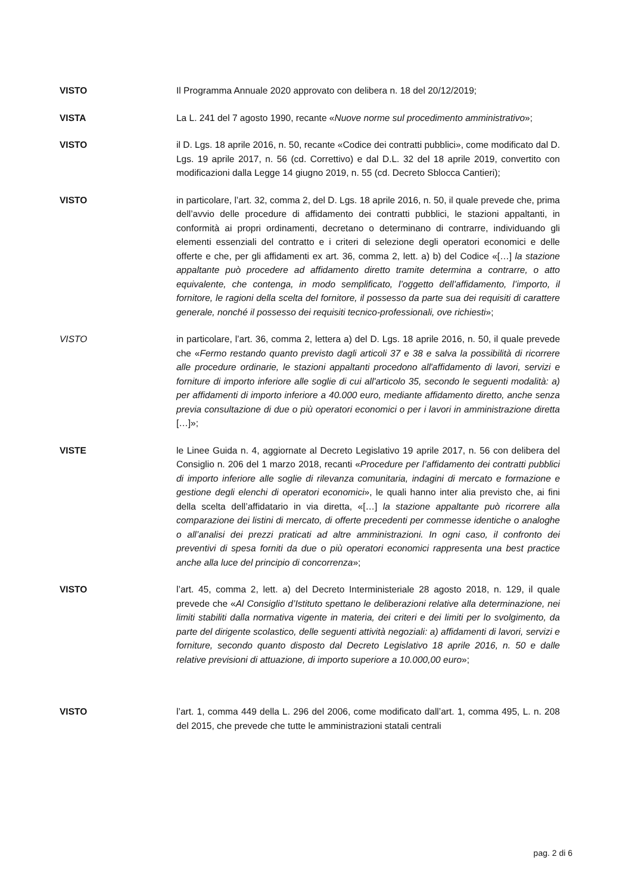VISTO Il Programma Annuale 2020 approvato con delibera n. 18 del 20/12/2019;
VISTA La L. 241 del 7 agosto 1990, recante «Nuove norme sul procedimento amministrativo»;
VISTO il D. Lgs. 18 aprile 2016, n. 50, recante «Codice dei contratti pubblici», come modificato dal D. Lgs. 19 aprile 2017, n. 56 (cd. Correttivo) e dal D.L. 32 del 18 aprile 2019, convertito con modificazioni dalla Legge 14 giugno 2019, n. 55 (cd. Decreto Sblocca Cantieri);
VISTO in particolare, l’art. 32, comma 2, del D. Lgs. 18 aprile 2016, n. 50, il quale prevede che, prima dell’avvio delle procedure di affidamento dei contratti pubblici, le stazioni appaltanti, in conformità ai propri ordinamenti, decretano o determinano di contrarre, individuando gli elementi essenziali del contratto e i criteri di selezione degli operatori economici e delle offerte e che, per gli affidamenti ex art. 36, comma 2, lett. a) b) del Codice «[…] la stazione appaltante può procedere ad affidamento diretto tramite determina a contrarre, o atto equivalente, che contenga, in modo semplificato, l’oggetto dell’affidamento, l’importo, il fornitore, le ragioni della scelta del fornitore, il possesso da parte sua dei requisiti di carattere generale, nonché il possesso dei requisiti tecnico-professionali, ove richiesti»;
VISTO in particolare, l’art. 36, comma 2, lettera a) del D. Lgs. 18 aprile 2016, n. 50, il quale prevede che «Fermo restando quanto previsto dagli articoli 37 e 38 e salva la possibilità di ricorrere alle procedure ordinarie, le stazioni appaltanti procedono all'affidamento di lavori, servizi e forniture di importo inferiore alle soglie di cui all'articolo 35, secondo le seguenti modalità: a) per affidamenti di importo inferiore a 40.000 euro, mediante affidamento diretto, anche senza previa consultazione di due o più operatori economici o per i lavori in amministrazione diretta […]»;
VISTE le Linee Guida n. 4, aggiornate al Decreto Legislativo 19 aprile 2017, n. 56 con delibera del Consiglio n. 206 del 1 marzo 2018, recanti «Procedure per l’affidamento dei contratti pubblici di importo inferiore alle soglie di rilevanza comunitaria, indagini di mercato e formazione e gestione degli elenchi di operatori economici», le quali hanno inter alia previsto che, ai fini della scelta dell’affidatario in via diretta, «[…] la stazione appaltante può ricorrere alla comparazione dei listini di mercato, di offerte precedenti per commesse identiche o analoghe o all’analisi dei prezzi praticati ad altre amministrazioni. In ogni caso, il confronto dei preventivi di spesa forniti da due o più operatori economici rappresenta una best practice anche alla luce del principio di concorrenza»;
VISTO l’art. 45, comma 2, lett. a) del Decreto Interministeriale 28 agosto 2018, n. 129, il quale prevede che «Al Consiglio d’Istituto spettano le deliberazioni relative alla determinazione, nei limiti stabiliti dalla normativa vigente in materia, dei criteri e dei limiti per lo svolgimento, da parte del dirigente scolastico, delle seguenti attività negoziali: a) affidamenti di lavori, servizi e forniture, secondo quanto disposto dal Decreto Legislativo 18 aprile 2016, n. 50 e dalle relative previsioni di attuazione, di importo superiore a 10.000,00 euro»;
VISTO l’art. 1, comma 449 della L. 296 del 2006, come modificato dall’art. 1, comma 495, L. n. 208 del 2015, che prevede che tutte le amministrazioni statali centrali
pag. 2 di 6